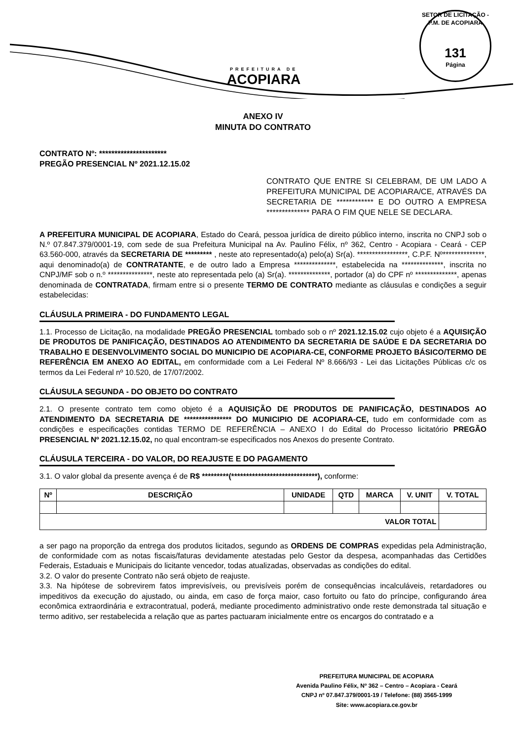PREFEITURA DE
ACOPIARA
SETOR DE LICITAÇÃO - P.M. DE ACOPIARA
131
Página
ANEXO IV
MINUTA DO CONTRATO
CONTRATO Nº: **********************
PREGÃO PRESENCIAL Nº 2021.12.15.02
CONTRATO QUE ENTRE SI CELEBRAM, DE UM LADO A PREFEITURA MUNICIPAL DE ACOPIARA/CE, ATRAVÉS DA SECRETARIA DE ************ E DO OUTRO A EMPRESA ************** PARA O FIM QUE NELE SE DECLARA.
A PREFEITURA MUNICIPAL DE ACOPIARA, Estado do Ceará, pessoa jurídica de direito público interno, inscrita no CNPJ sob o N.º 07.847.379/0001-19, com sede de sua Prefeitura Municipal na Av. Paulino Félix, nº 362, Centro - Acopiara - Ceará - CEP 63.560-000, através da SECRETARIA DE ********* , neste ato representado(a) pelo(a) Sr(a). *****************, C.P.F. Nº**************, aqui denominado(a) de CONTRATANTE, e de outro lado a Empresa **************, estabelecida na **************, inscrita no CNPJ/MF sob o n.º ***************, neste ato representada pelo (a) Sr(a). **************, portador (a) do CPF nº **************, apenas denominada de CONTRATADA, firmam entre si o presente TERMO DE CONTRATO mediante as cláusulas e condições a seguir estabelecidas:
CLÁUSULA PRIMEIRA - DO FUNDAMENTO LEGAL
1.1. Processo de Licitação, na modalidade PREGÃO PRESENCIAL tombado sob o nº 2021.12.15.02 cujo objeto é a AQUISIÇÃO DE PRODUTOS DE PANIFICAÇÃO, DESTINADOS AO ATENDIMENTO DA SECRETARIA DE SAÚDE E DA SECRETARIA DO TRABALHO E DESENVOLVIMENTO SOCIAL DO MUNICIPIO DE ACOPIARA-CE, CONFORME PROJETO BÁSICO/TERMO DE REFERÊNCIA EM ANEXO AO EDITAL, em conformidade com a Lei Federal Nº 8.666/93 - Lei das Licitações Públicas c/c os termos da Lei Federal nº 10.520, de 17/07/2002.
CLÁUSULA SEGUNDA - DO OBJETO DO CONTRATO
2.1. O presente contrato tem como objeto é a AQUISIÇÃO DE PRODUTOS DE PANIFICAÇÃO, DESTINADOS AO ATENDIMENTO DA SECRETARIA DE **************** DO MUNICIPIO DE ACOPIARA-CE, tudo em conformidade com as condições e especificações contidas TERMO DE REFERÊNCIA – ANEXO I do Edital do Processo licitatório PREGÃO PRESENCIAL Nº 2021.12.15.02, no qual encontram-se especificados nos Anexos do presente Contrato.
CLÁUSULA TERCEIRA - DO VALOR, DO REAJUSTE E DO PAGAMENTO
3.1. O valor global da presente avença é de R$ *********(*****************************), conforme:
| Nº | DESCRIÇÃO | UNIDADE | QTD | MARCA | V. UNIT | V. TOTAL |
| --- | --- | --- | --- | --- | --- | --- |
| VALOR TOTAL | | | | | | |
a ser pago na proporção da entrega dos produtos licitados, segundo as ORDENS DE COMPRAS expedidas pela Administração, de conformidade com as notas fiscais/faturas devidamente atestadas pelo Gestor da despesa, acompanhadas das Certidões Federais, Estaduais e Municipais do licitante vencedor, todas atualizadas, observadas as condições do edital.
3.2. O valor do presente Contrato não será objeto de reajuste.
3.3. Na hipótese de sobrevirem fatos imprevisíveis, ou previsíveis porém de consequências incalculáveis, retardadores ou impeditivos da execução do ajustado, ou ainda, em caso de força maior, caso fortuito ou fato do príncipe, configurando área econômica extraordinária e extracontratual, poderá, mediante procedimento administrativo onde reste demonstrada tal situação e termo aditivo, ser restabelecida a relação que as partes pactuaram inicialmente entre os encargos do contratado e a
PREFEITURA MUNICIPAL DE ACOPIARA
Avenida Paulino Félix, Nº 362 – Centro – Acopiara - Ceará
CNPJ nº 07.847.379/0001-19 / Telefone: (88) 3565-1999
Site: www.acopiara.ce.gov.br